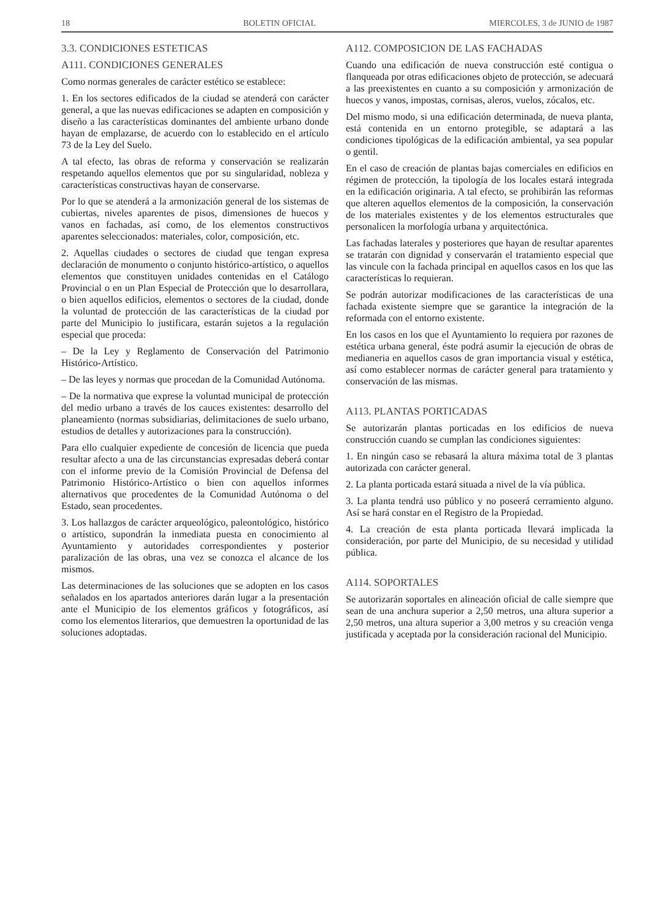18 BOLETIN OFICIAL MIERCOLES, 3 de JUNIO de 1987
3.3. CONDICIONES ESTETICAS
A111. CONDICIONES GENERALES
Como normas generales de carácter estético se establece:
1. En los sectores edificados de la ciudad se atenderá con carácter general, a que las nuevas edificaciones se adapten en composición y diseño a las características dominantes del ambiente urbano donde hayan de emplazarse, de acuerdo con lo establecido en el artículo 73 de la Ley del Suelo.
A tal efecto, las obras de reforma y conservación se realizarán respetando aquellos elementos que por su singularidad, nobleza y características constructivas hayan de conservarse.
Por lo que se atenderá a la armonización general de los sistemas de cubiertas, niveles aparentes de pisos, dimensiones de huecos y vanos en fachadas, así como, de los elementos constructivos aparentes seleccionados: materiales, color, composición, etc.
2. Aquellas ciudades o sectores de ciudad que tengan expresa declaración de monumento o conjunto histórico-artístico, o aquellos elementos que constituyen unidades contenidas en el Catálogo Provincial o en un Plan Especial de Protección que lo desarrollara, o bien aquellos edificios, elementos o sectores de la ciudad, donde la voluntad de protección de las características de la ciudad por parte del Municipio lo justificara, estarán sujetos a la regulación especial que proceda:
– De la Ley y Reglamento de Conservación del Patrimonio Histórico-Artístico.
– De las leyes y normas que procedan de la Comunidad Autónoma.
– De la normativa que exprese la voluntad municipal de protección del medio urbano a través de los cauces existentes: desarrollo del planeamiento (normas subsidiarias, delimitaciones de suelo urbano, estudios de detalles y autorizaciones para la construcción).
Para ello cualquier expediente de concesión de licencia que pueda resultar afecto a una de las circunstancias expresadas deberá contar con el informe previo de la Comisión Provincial de Defensa del Patrimonio Histórico-Artístico o bien con aquellos informes alternativos que procedentes de la Comunidad Autónoma o del Estado, sean procedentes.
3. Los hallazgos de carácter arqueológico, paleontológico, histórico o artístico, supondrán la inmediata puesta en conocimiento al Ayuntamiento y autoridades correspondientes y posterior paralización de las obras, una vez se conozca el alcance de los mismos.
Las determinaciones de las soluciones que se adopten en los casos señalados en los apartados anteriores darán lugar a la presentación ante el Municipio de los elementos gráficos y fotográficos, así como los elementos literarios, que demuestren la oportunidad de las soluciones adoptadas.
A112. COMPOSICION DE LAS FACHADAS
Cuando una edificación de nueva construcción esté contigua o flanqueada por otras edificaciones objeto de protección, se adecuará a las preexistentes en cuanto a su composición y armonización de huecos y vanos, impostas, cornisas, aleros, vuelos, zócalos, etc.
Del mismo modo, si una edificación determinada, de nueva planta, está contenida en un entorno protegible, se adaptará a las condiciones tipológicas de la edificación ambiental, ya sea popular o gentil.
En el caso de creación de plantas bajas comerciales en edificios en régimen de protección, la tipología de los locales estará integrada en la edificación originaria. A tal efecto, se prohibirán las reformas que alteren aquellos elementos de la composición, la conservación de los materiales existentes y de los elementos estructurales que personalicen la morfología urbana y arquitectónica.
Las fachadas laterales y posteriores que hayan de resultar aparentes se tratarán con dignidad y conservarán el tratamiento especial que las vincule con la fachada principal en aquellos casos en los que las características lo requieran.
Se podrán autorizar modificaciones de las características de una fachada existente siempre que se garantice la integración de la reformada con el entorno existente.
En los casos en los que el Ayuntamiento lo requiera por razones de estética urbana general, éste podrá asumir la ejecución de obras de medianeria en aquellos casos de gran importancia visual y estética, así como establecer normas de carácter general para tratamiento y conservación de las mismas.
A113. PLANTAS PORTICADAS
Se autorizarán plantas porticadas en los edificios de nueva construcción cuando se cumplan las condiciones siguientes:
1. En ningún caso se rebasará la altura máxima total de 3 plantas autorizada con carácter general.
2. La planta porticada estará situada a nivel de la vía pública.
3. La planta tendrá uso público y no poseerá cerramiento alguno. Así se hará constar en el Registro de la Propiedad.
4. La creación de esta planta porticada llevará implicada la consideración, por parte del Municipio, de su necesidad y utilidad pública.
A114. SOPORTALES
Se autorizarán soportales en alineación oficial de calle siempre que sean de una anchura superior a 2,50 metros, una altura superior a 2,50 metros, una altura superior a 3,00 metros y su creación venga justificada y aceptada por la consideración racional del Municipio.